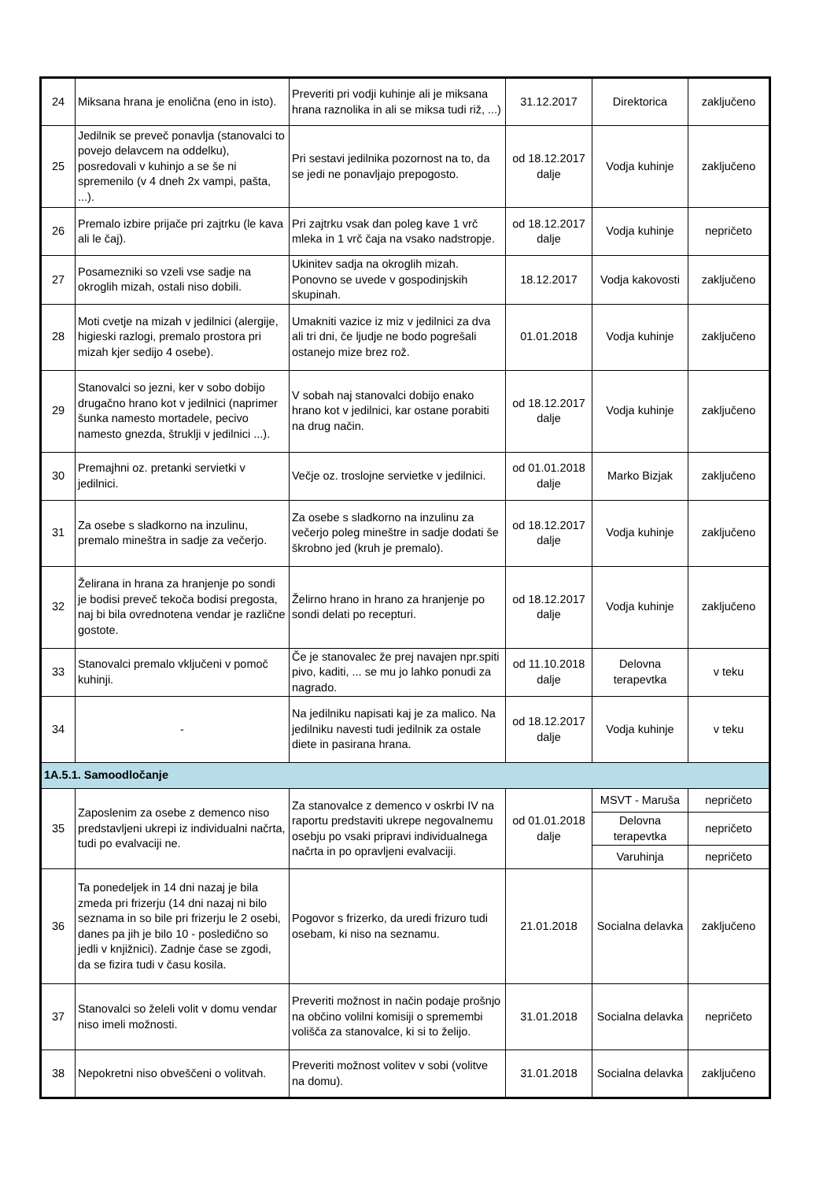| 24 | Miksana hrana je enolična (eno in isto). | Preveriti pri vodji kuhinje ali je miksana hrana raznolika in ali se miksa tudi riž, ...) | 31.12.2017 | Direktorica | zaključeno |
| 25 | Jedilnik se preveč ponavlja (stanovalci to povejo delavcem na oddelku), posredovali v kuhinjo a se še ni spremenilo (v 4 dneh 2x vampi, pašta, ...). | Pri sestavi jedilnika pozornost na to, da se jedi ne ponavljajo prepogosto. | od 18.12.2017 dalje | Vodja kuhinje | zaključeno |
| 26 | Premalo izbire prijače pri zajtrku (le kava ali le čaj). | Pri zajtrku vsak dan poleg kave 1 vrč mleka in 1 vrč čaja na vsako nadstropje. | od 18.12.2017 dalje | Vodja kuhinje | nepričeto |
| 27 | Posamezniki so vzeli vse sadje na okroglih mizah, ostali niso dobili. | Ukinitev sadja na okroglih mizah. Ponovno se uvede v gospodinjskih skupinah. | 18.12.2017 | Vodja kakovosti | zaključeno |
| 28 | Moti cvetje na mizah v jedilnici (alergije, higieski razlogi, premalo prostora pri mizah kjer sedijo 4 osebe). | Umakniti vazice iz miz v jedilnici za dva ali tri dni, če ljudje ne bodo pogrešali ostanejo mize brez rož. | 01.01.2018 | Vodja kuhinje | zaključeno |
| 29 | Stanovalci so jezni, ker v sobo dobijo drugačno hrano kot v jedilnici (naprimer šunka namesto mortadele, pecivo namesto gnezda, štruklji v jedilnici ...). | V sobah naj stanovalci dobijo enako hrano kot v jedilnici, kar ostane porabiti na drug način. | od 18.12.2017 dalje | Vodja kuhinje | zaključeno |
| 30 | Premajhni oz. pretanki servietki v jedilnici. | Večje oz. troslojne servietke v jedilnici. | od 01.01.2018 dalje | Marko Bizjak | zaključeno |
| 31 | Za osebe s sladkorno na inzulinu, premalo mineštra in sadje za večerjo. | Za osebe s sladkorno na inzulinu za večerjo poleg mineštre in sadje dodati še škrobno jed (kruh je premalo). | od 18.12.2017 dalje | Vodja kuhinje | zaključeno |
| 32 | Želirana in hrana za hranjenje po sondi je bodisi preveč tekoča bodisi pregosta, naj bi bila ovrednotena vendar je različne gostote. | Želirno hrano in hrano za hranjenje po sondi delati po recepturi. | od 18.12.2017 dalje | Vodja kuhinje | zaključeno |
| 33 | Stanovalci premalo vključeni v pomoč kuhinji. | Če je stanovalec že prej navajen npr.spiti pivo, kaditi, ... se mu jo lahko ponudi za nagrado. | od 11.10.2018 dalje | Delovna terapevtka | v teku |
| 34 | - | Na jedilniku napisati kaj je za malico. Na jedilniku navesti tudi jedilnik za ostale diete in pasirana hrana. | od 18.12.2017 dalje | Vodja kuhinje | v teku |
| 1A.5.1. Samoodločanje | | | | | |
| 35 | Zaposlenim za osebe z demenco niso predstavljeni ukrepi iz individualni načrta, tudi po evalvaciji ne. | Za stanovalce z demenco v oskrbi IV na raportu predstaviti ukrepe negovalnemu osebju po vsaki pripravi individualnega načrta in po opravljeni evalvaciji. | od 01.01.2018 dalje | MSVT - Maruša | nepričeto |
| | | | | Delovna terapevtka | nepričeto |
| | | | | Varuhinja | nepričeto |
| 36 | Ta ponedeljek in 14 dni nazaj je bila zmeda pri frizerju (14 dni nazaj ni bilo seznama in so bile pri frizerju le 2 osebi, danes pa jih je bilo 10 - posledično so jedli v knjižnici). Zadnje čase se zgodi, da se fizira tudi v času kosila. | Pogovor s frizerko, da uredi frizuro tudi osebam, ki niso na seznamu. | 21.01.2018 | Socialna delavka | zaključeno |
| 37 | Stanovalci so želeli volit v domu vendar niso imeli možnosti. | Preveriti možnost in način podaje prošnjo na občino volilni komisiji o spremembi volišča za stanovalce, ki si to želijo. | 31.01.2018 | Socialna delavka | nepričeto |
| 38 | Nepokretni niso obveščeni o volitvah. | Preveriti možnost volitev v sobi (volitve na domu). | 31.01.2018 | Socialna delavka | zaključeno |